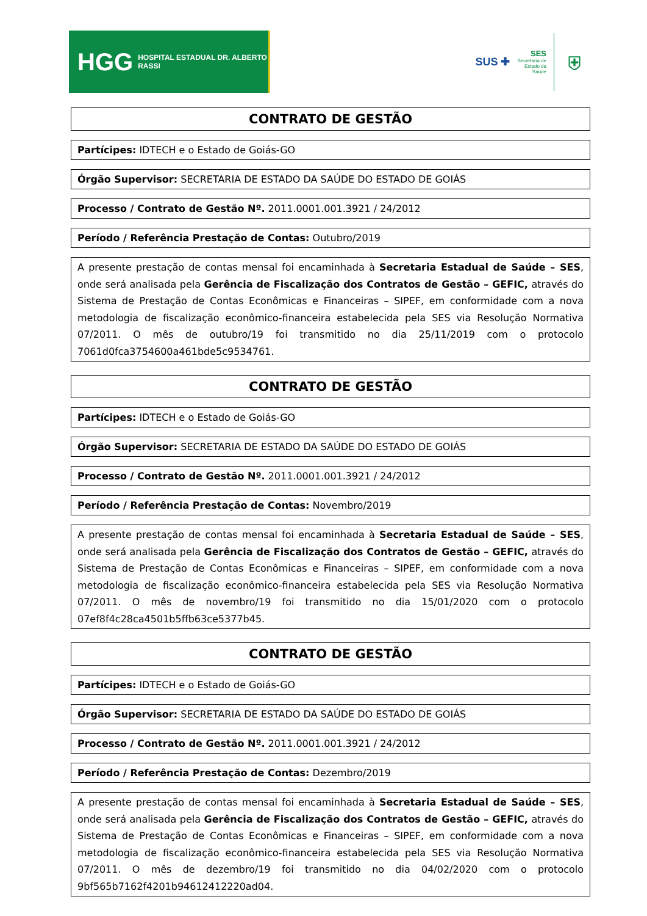HGG HOSPITAL ESTADUAL DR. ALBERTO RASSI
SUS ✚
SES
Secretaria de
Estado da
Saúde
⛨
CONTRATO DE GESTÃO
Partícipes: IDTECH e o Estado de Goiás-GO
Órgão Supervisor: SECRETARIA DE ESTADO DA SAÚDE DO ESTADO DE GOIÁS
Processo / Contrato de Gestão Nº. 2011.0001.001.3921 / 24/2012
Período / Referência Prestação de Contas: Outubro/2019
A presente prestação de contas mensal foi encaminhada à Secretaria Estadual de Saúde – SES, onde será analisada pela Gerência de Fiscalização dos Contratos de Gestão – GEFIC, através do Sistema de Prestação de Contas Econômicas e Financeiras – SIPEF, em conformidade com a nova metodologia de fiscalização econômico-financeira estabelecida pela SES via Resolução Normativa 07/2011. O mês de outubro/19 foi transmitido no dia 25/11/2019 com o protocolo 7061d0fca3754600a461bde5c9534761.
CONTRATO DE GESTÃO
Partícipes: IDTECH e o Estado de Goiás-GO
Órgão Supervisor: SECRETARIA DE ESTADO DA SAÚDE DO ESTADO DE GOIÁS
Processo / Contrato de Gestão Nº. 2011.0001.001.3921 / 24/2012
Período / Referência Prestação de Contas: Novembro/2019
A presente prestação de contas mensal foi encaminhada à Secretaria Estadual de Saúde – SES, onde será analisada pela Gerência de Fiscalização dos Contratos de Gestão – GEFIC, através do Sistema de Prestação de Contas Econômicas e Financeiras – SIPEF, em conformidade com a nova metodologia de fiscalização econômico-financeira estabelecida pela SES via Resolução Normativa 07/2011. O mês de novembro/19 foi transmitido no dia 15/01/2020 com o protocolo 07ef8f4c28ca4501b5ffb63ce5377b45.
CONTRATO DE GESTÃO
Partícipes: IDTECH e o Estado de Goiás-GO
Órgão Supervisor: SECRETARIA DE ESTADO DA SAÚDE DO ESTADO DE GOIÁS
Processo / Contrato de Gestão Nº. 2011.0001.001.3921 / 24/2012
Período / Referência Prestação de Contas: Dezembro/2019
A presente prestação de contas mensal foi encaminhada à Secretaria Estadual de Saúde – SES, onde será analisada pela Gerência de Fiscalização dos Contratos de Gestão – GEFIC, através do Sistema de Prestação de Contas Econômicas e Financeiras – SIPEF, em conformidade com a nova metodologia de fiscalização econômico-financeira estabelecida pela SES via Resolução Normativa 07/2011. O mês de dezembro/19 foi transmitido no dia 04/02/2020 com o protocolo 9bf565b7162f4201b94612412220ad04.